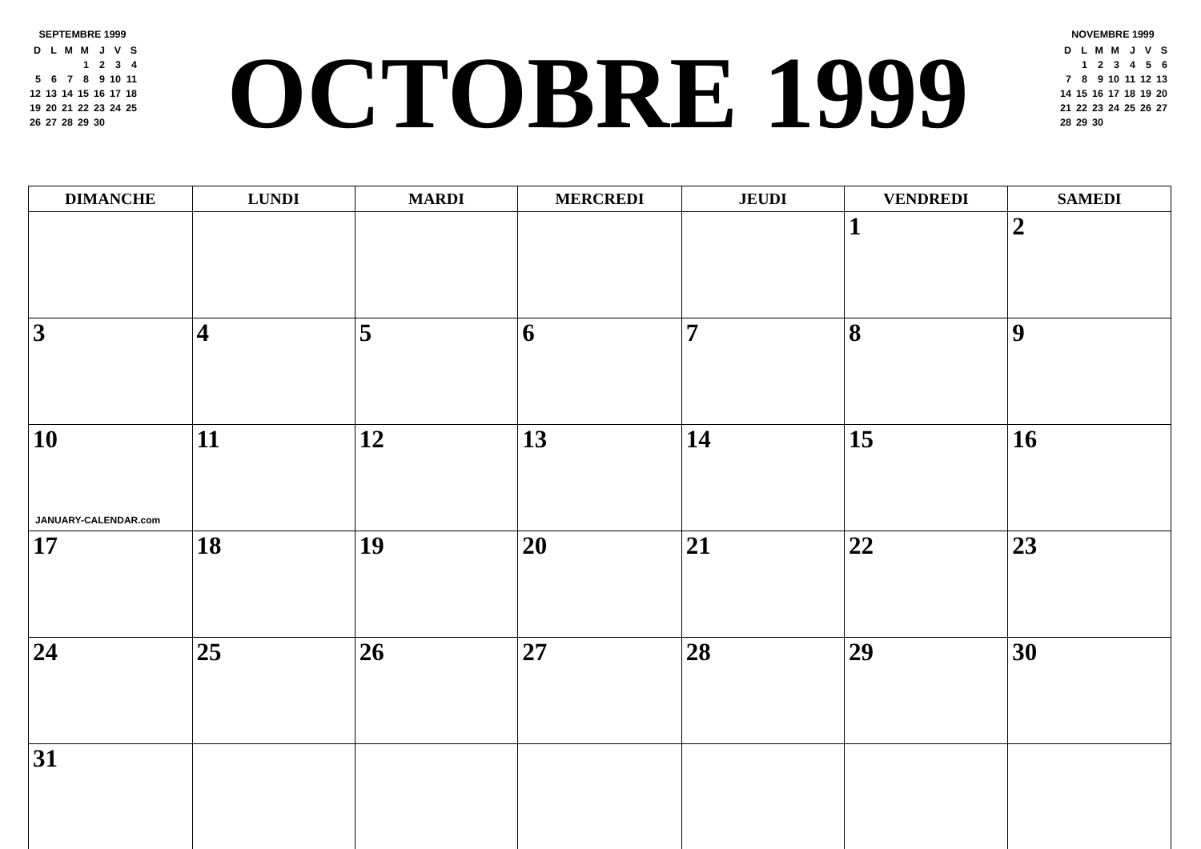SEPTEMBRE 1999
| D | L | M | M | J | V | S |
| | | | 1 | 2 | 3 | 4 |
| 5 | 6 | 7 | 8 | 9 | 10 | 11 |
| 12 | 13 | 14 | 15 | 16 | 17 | 18 |
| 19 | 20 | 21 | 22 | 23 | 24 | 25 |
| 26 | 27 | 28 | 29 | 30 | | |
OCTOBRE 1999
NOVEMBRE 1999
| D | L | M | M | J | V | S |
| | 1 | 2 | 3 | 4 | 5 | 6 |
| 7 | 8 | 9 | 10 | 11 | 12 | 13 |
| 14 | 15 | 16 | 17 | 18 | 19 | 20 |
| 21 | 22 | 23 | 24 | 25 | 26 | 27 |
| 28 | 29 | 30 | | | | |
| DIMANCHE | LUNDI | MARDI | MERCREDI | JEUDI | VENDREDI | SAMEDI |
| --- | --- | --- | --- | --- | --- | --- |
| | | | | | 1 | 2 |
| 3 | 4 | 5 | 6 | 7 | 8 | 9 |
| 10 JANUARY-CALENDAR.com | 11 | 12 | 13 | 14 | 15 | 16 |
| 17 | 18 | 19 | 20 | 21 | 22 | 23 |
| 24 | 25 | 26 | 27 | 28 | 29 | 30 |
| 31 | | | | | | |